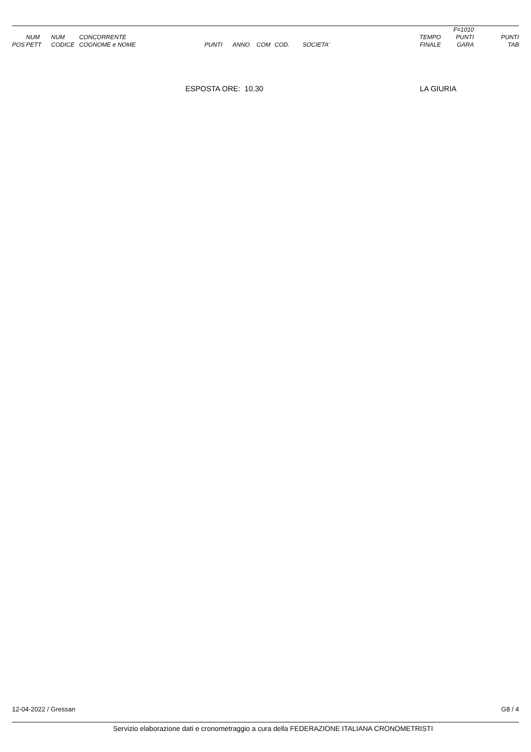| POS | NUM PETT | NUM CODICE | CONCORRENTE COGNOME e NOME | PUNTI | ANNO | COM | COD. | SOCIETA' | TEMPO FINALE | F=1010 PUNTI GARA | PUNTI TAB |
| --- | --- | --- | --- | --- | --- | --- | --- | --- | --- | --- | --- |
ESPOSTA ORE: 10.30 LA GIURIA
12-04-2022 / Gressan G8 / 4
Servizio elaborazione dati e cronometraggio a cura della FEDERAZIONE ITALIANA CRONOMETRISTI